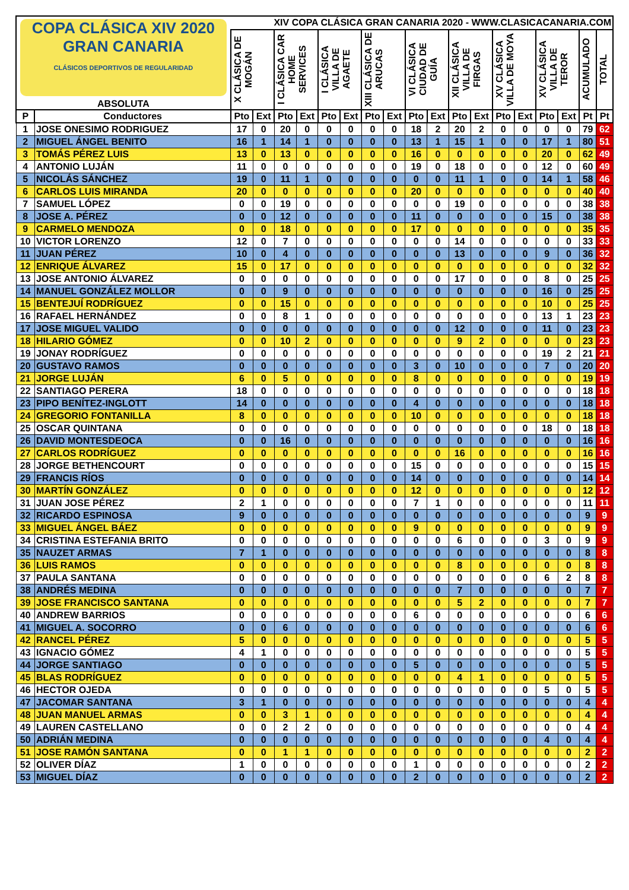| COPA CLÁSICA XIV 2020 GRAN CANARIA CLÁSICOS DEPORTIVOS DE REGULARIDAD ABSOLUTA | | XIV COPA CLÁSICA GRAN CANARIA 2020 - WWW.CLASICACANARIA.COM | | | | | | | | | | | | | | | | | |
| --- | --- | --- | --- | --- | --- | --- | --- | --- | --- | --- | --- | --- | --- | --- | --- | --- | --- | --- | --- |
| | | X CLÁSICA DE MOGÁN | | I CLÁSICA CAR HOME SERVICES | | I CLÁSICA VILLA DE AGAETE | | XIII CLÁSICA DE ARUCAS | | VI CLÁSICA CIUDAD DE GUÍA | | XII CLÁSICA VILLA DE FIRGAS | | XV CLÁSICA VILLA DE MOYA | | XV CLÁSICA VILLA DE TEROR | | ACUMULADO | TOTAL |
| P | Conductores | Pto | Ext | Pto | Ext | Pto | Ext | Pto | Ext | Pto | Ext | Pto | Ext | Pto | Ext | Pto | Ext | Pt | Pt |
| 1 | JOSE ONESIMO RODRIGUEZ | 17 | 0 | 20 | 0 | 0 | 0 | 0 | 0 | 18 | 2 | 20 | 2 | 0 | 0 | 0 | 0 | 79 | 62 |
| 2 | MIGUEL ÁNGEL BENITO | 16 | 1 | 14 | 1 | 0 | 0 | 0 | 0 | 13 | 1 | 15 | 1 | 0 | 0 | 17 | 1 | 80 | 51 |
| 3 | TOMÁS PÉREZ LUIS | 13 | 0 | 13 | 0 | 0 | 0 | 0 | 0 | 16 | 0 | 0 | 0 | 0 | 0 | 20 | 0 | 62 | 49 |
| 4 | ANTONIO LUJÁN | 11 | 0 | 0 | 0 | 0 | 0 | 0 | 0 | 19 | 0 | 18 | 0 | 0 | 0 | 12 | 0 | 60 | 49 |
| 5 | NICOLÁS SÁNCHEZ | 19 | 0 | 11 | 1 | 0 | 0 | 0 | 0 | 0 | 0 | 11 | 1 | 0 | 0 | 14 | 1 | 58 | 46 |
| 6 | CARLOS LUIS MIRANDA | 20 | 0 | 0 | 0 | 0 | 0 | 0 | 0 | 20 | 0 | 0 | 0 | 0 | 0 | 0 | 0 | 40 | 40 |
| 7 | SAMUEL LÓPEZ | 0 | 0 | 19 | 0 | 0 | 0 | 0 | 0 | 0 | 0 | 19 | 0 | 0 | 0 | 0 | 0 | 38 | 38 |
| 8 | JOSE A. PÉREZ | 0 | 0 | 12 | 0 | 0 | 0 | 0 | 0 | 11 | 0 | 0 | 0 | 0 | 0 | 15 | 0 | 38 | 38 |
| 9 | CARMELO MENDOZA | 0 | 0 | 18 | 0 | 0 | 0 | 0 | 0 | 17 | 0 | 0 | 0 | 0 | 0 | 0 | 0 | 35 | 35 |
| 10 | VICTOR LORENZO | 12 | 0 | 7 | 0 | 0 | 0 | 0 | 0 | 0 | 0 | 14 | 0 | 0 | 0 | 0 | 0 | 33 | 33 |
| 11 | JUAN PÉREZ | 10 | 0 | 4 | 0 | 0 | 0 | 0 | 0 | 0 | 0 | 13 | 0 | 0 | 0 | 9 | 0 | 36 | 32 |
| 12 | ENRIQUE ÁLVAREZ | 15 | 0 | 17 | 0 | 0 | 0 | 0 | 0 | 0 | 0 | 0 | 0 | 0 | 0 | 0 | 0 | 32 | 32 |
| 13 | JOSE ANTONIO ÁLVAREZ | 0 | 0 | 0 | 0 | 0 | 0 | 0 | 0 | 0 | 0 | 17 | 0 | 0 | 0 | 8 | 0 | 25 | 25 |
| 14 | MANUEL GONZÁLEZ MOLLOR | 0 | 0 | 9 | 0 | 0 | 0 | 0 | 0 | 0 | 0 | 0 | 0 | 0 | 0 | 16 | 0 | 25 | 25 |
| 15 | BENTEJUÍ RODRÍGUEZ | 0 | 0 | 15 | 0 | 0 | 0 | 0 | 0 | 0 | 0 | 0 | 0 | 0 | 0 | 10 | 0 | 25 | 25 |
| 16 | RAFAEL HERNÁNDEZ | 0 | 0 | 8 | 1 | 0 | 0 | 0 | 0 | 0 | 0 | 0 | 0 | 0 | 0 | 13 | 1 | 23 | 23 |
| 17 | JOSE MIGUEL VALIDO | 0 | 0 | 0 | 0 | 0 | 0 | 0 | 0 | 0 | 0 | 12 | 0 | 0 | 0 | 11 | 0 | 23 | 23 |
| 18 | HILARIO GÓMEZ | 0 | 0 | 10 | 2 | 0 | 0 | 0 | 0 | 0 | 0 | 9 | 2 | 0 | 0 | 0 | 0 | 23 | 23 |
| 19 | JONAY RODRÍGUEZ | 0 | 0 | 0 | 0 | 0 | 0 | 0 | 0 | 0 | 0 | 0 | 0 | 0 | 0 | 19 | 2 | 21 | 21 |
| 20 | GUSTAVO RAMOS | 0 | 0 | 0 | 0 | 0 | 0 | 0 | 0 | 3 | 0 | 10 | 0 | 0 | 0 | 7 | 0 | 20 | 20 |
| 21 | JORGE LUJÁN | 6 | 0 | 5 | 0 | 0 | 0 | 0 | 0 | 8 | 0 | 0 | 0 | 0 | 0 | 0 | 0 | 19 | 19 |
| 22 | SANTIAGO PERERA | 18 | 0 | 0 | 0 | 0 | 0 | 0 | 0 | 0 | 0 | 0 | 0 | 0 | 0 | 0 | 0 | 18 | 18 |
| 23 | PIPO BENÍTEZ-INGLOTT | 14 | 0 | 0 | 0 | 0 | 0 | 0 | 0 | 4 | 0 | 0 | 0 | 0 | 0 | 0 | 0 | 18 | 18 |
| 24 | GREGORIO FONTANILLA | 8 | 0 | 0 | 0 | 0 | 0 | 0 | 0 | 10 | 0 | 0 | 0 | 0 | 0 | 0 | 0 | 18 | 18 |
| 25 | OSCAR QUINTANA | 0 | 0 | 0 | 0 | 0 | 0 | 0 | 0 | 0 | 0 | 0 | 0 | 0 | 0 | 18 | 0 | 18 | 18 |
| 26 | DAVID MONTESDEOCA | 0 | 0 | 16 | 0 | 0 | 0 | 0 | 0 | 0 | 0 | 0 | 0 | 0 | 0 | 0 | 0 | 16 | 16 |
| 27 | CARLOS RODRÍGUEZ | 0 | 0 | 0 | 0 | 0 | 0 | 0 | 0 | 0 | 0 | 16 | 0 | 0 | 0 | 0 | 0 | 16 | 16 |
| 28 | JORGE BETHENCOURT | 0 | 0 | 0 | 0 | 0 | 0 | 0 | 0 | 15 | 0 | 0 | 0 | 0 | 0 | 0 | 0 | 15 | 15 |
| 29 | FRANCIS RÍOS | 0 | 0 | 0 | 0 | 0 | 0 | 0 | 0 | 14 | 0 | 0 | 0 | 0 | 0 | 0 | 0 | 14 | 14 |
| 30 | MARTÍN GONZÁLEZ | 0 | 0 | 0 | 0 | 0 | 0 | 0 | 0 | 12 | 0 | 0 | 0 | 0 | 0 | 0 | 0 | 12 | 12 |
| 31 | JUAN JOSE PÉREZ | 2 | 1 | 0 | 0 | 0 | 0 | 0 | 0 | 7 | 1 | 0 | 0 | 0 | 0 | 0 | 0 | 11 | 11 |
| 32 | RICARDO ESPINOSA | 9 | 0 | 0 | 0 | 0 | 0 | 0 | 0 | 0 | 0 | 0 | 0 | 0 | 0 | 0 | 0 | 9 | 9 |
| 33 | MIGUEL ÁNGEL BÁEZ | 0 | 0 | 0 | 0 | 0 | 0 | 0 | 0 | 9 | 0 | 0 | 0 | 0 | 0 | 0 | 0 | 9 | 9 |
| 34 | CRISTINA ESTEFANIA BRITO | 0 | 0 | 0 | 0 | 0 | 0 | 0 | 0 | 0 | 0 | 6 | 0 | 0 | 0 | 3 | 0 | 9 | 9 |
| 35 | NAUZET ARMAS | 7 | 1 | 0 | 0 | 0 | 0 | 0 | 0 | 0 | 0 | 0 | 0 | 0 | 0 | 0 | 0 | 8 | 8 |
| 36 | LUIS RAMOS | 0 | 0 | 0 | 0 | 0 | 0 | 0 | 0 | 0 | 0 | 8 | 0 | 0 | 0 | 0 | 0 | 8 | 8 |
| 37 | PAULA SANTANA | 0 | 0 | 0 | 0 | 0 | 0 | 0 | 0 | 0 | 0 | 0 | 0 | 0 | 0 | 6 | 2 | 8 | 8 |
| 38 | ANDRÉS MEDINA | 0 | 0 | 0 | 0 | 0 | 0 | 0 | 0 | 0 | 0 | 7 | 0 | 0 | 0 | 0 | 0 | 7 | 7 |
| 39 | JOSE FRANCISCO SANTANA | 0 | 0 | 0 | 0 | 0 | 0 | 0 | 0 | 0 | 0 | 5 | 2 | 0 | 0 | 0 | 0 | 7 | 7 |
| 40 | ANDREW BARRIOS | 0 | 0 | 0 | 0 | 0 | 0 | 0 | 0 | 6 | 0 | 0 | 0 | 0 | 0 | 0 | 0 | 6 | 6 |
| 41 | MIGUEL A. SOCORRO | 0 | 0 | 6 | 0 | 0 | 0 | 0 | 0 | 0 | 0 | 0 | 0 | 0 | 0 | 0 | 0 | 6 | 6 |
| 42 | RANCEL PÉREZ | 5 | 0 | 0 | 0 | 0 | 0 | 0 | 0 | 0 | 0 | 0 | 0 | 0 | 0 | 0 | 0 | 5 | 5 |
| 43 | IGNACIO GÓMEZ | 4 | 1 | 0 | 0 | 0 | 0 | 0 | 0 | 0 | 0 | 0 | 0 | 0 | 0 | 0 | 0 | 5 | 5 |
| 44 | JORGE SANTIAGO | 0 | 0 | 0 | 0 | 0 | 0 | 0 | 0 | 5 | 0 | 0 | 0 | 0 | 0 | 0 | 0 | 5 | 5 |
| 45 | BLAS RODRÍGUEZ | 0 | 0 | 0 | 0 | 0 | 0 | 0 | 0 | 0 | 0 | 4 | 1 | 0 | 0 | 0 | 0 | 5 | 5 |
| 46 | HECTOR OJEDA | 0 | 0 | 0 | 0 | 0 | 0 | 0 | 0 | 0 | 0 | 0 | 0 | 0 | 0 | 5 | 0 | 5 | 5 |
| 47 | JACOMAR SANTANA | 3 | 1 | 0 | 0 | 0 | 0 | 0 | 0 | 0 | 0 | 0 | 0 | 0 | 0 | 0 | 0 | 4 | 4 |
| 48 | JUAN MANUEL ARMAS | 0 | 0 | 3 | 1 | 0 | 0 | 0 | 0 | 0 | 0 | 0 | 0 | 0 | 0 | 0 | 0 | 4 | 4 |
| 49 | LAUREN CASTELLANO | 0 | 0 | 2 | 2 | 0 | 0 | 0 | 0 | 0 | 0 | 0 | 0 | 0 | 0 | 0 | 0 | 4 | 4 |
| 50 | ADRIÁN MEDINA | 0 | 0 | 0 | 0 | 0 | 0 | 0 | 0 | 0 | 0 | 0 | 0 | 0 | 0 | 4 | 0 | 4 | 4 |
| 51 | JOSE RAMÓN SANTANA | 0 | 0 | 1 | 1 | 0 | 0 | 0 | 0 | 0 | 0 | 0 | 0 | 0 | 0 | 0 | 0 | 2 | 2 |
| 52 | OLIVER DÍAZ | 1 | 0 | 0 | 0 | 0 | 0 | 0 | 0 | 1 | 0 | 0 | 0 | 0 | 0 | 0 | 0 | 2 | 2 |
| 53 | MIGUEL DÍAZ | 0 | 0 | 0 | 0 | 0 | 0 | 0 | 0 | 2 | 0 | 0 | 0 | 0 | 0 | 0 | 0 | 2 | 2 |